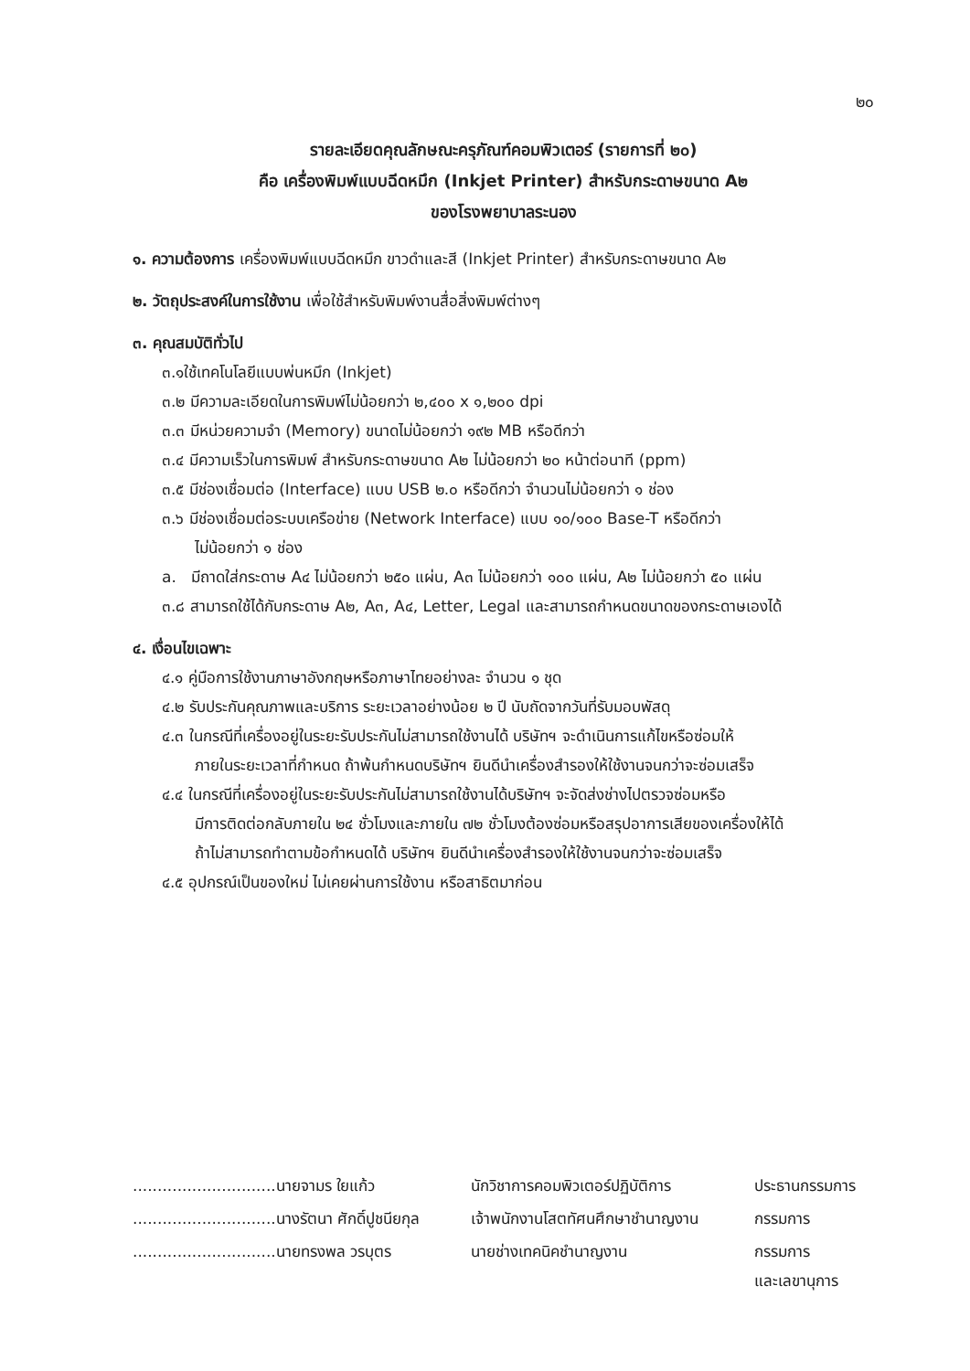๒๐
รายละเอียดคุณลักษณะครุภัณฑ์คอมพิวเตอร์ (รายการที่ ๒๐)
คือ เครื่องพิมพ์แบบฉีดหมึก (Inkjet Printer) สำหรับกระดาษขนาด A๒
ของโรงพยาบาลระนอง
๑. ความต้องการ เครื่องพิมพ์แบบฉีดหมึก ขาวดำและสี (Inkjet Printer) สำหรับกระดาษขนาด A๒
๒. วัตถุประสงค์ในการใช้งาน เพื่อใช้สำหรับพิมพ์งานสื่อสิ่งพิมพ์ต่างๆ
๓. คุณสมบัติทั่วไป
๓.๑ใช้เทคโนโลยีแบบพ่นหมึก (Inkjet)
๓.๒ มีความละเอียดในการพิมพ์ไม่น้อยกว่า ๒,๔๐๐ x ๑,๒๐๐ dpi
๓.๓ มีหน่วยความจำ (Memory) ขนาดไม่น้อยกว่า ๑๙๒ MB หรือดีกว่า
๓.๔ มีความเร็วในการพิมพ์ สำหรับกระดาษขนาด A๒ ไม่น้อยกว่า ๒๐ หน้าต่อนาที (ppm)
๓.๕ มีช่องเชื่อมต่อ (Interface) แบบ USB ๒.๐ หรือดีกว่า จำนวนไม่น้อยกว่า ๑ ช่อง
๓.๖ มีช่องเชื่อมต่อระบบเครือข่าย (Network Interface) แบบ ๑๐/๑๐๐ Base-T หรือดีกว่า
ไม่น้อยกว่า ๑ ช่อง
a. มีถาดใส่กระดาษ A๔ ไม่น้อยกว่า ๒๕๐ แผ่น, A๓ ไม่น้อยกว่า ๑๐๐ แผ่น, A๒ ไม่น้อยกว่า ๕๐ แผ่น
๓.๘ สามารถใช้ได้กับกระดาษ A๒, A๓, A๔, Letter, Legal และสามารถกำหนดขนาดของกระดาษเองได้
๔. เงื่อนไขเฉพาะ
๔.๑ คู่มือการใช้งานภาษาอังกฤษหรือภาษาไทยอย่างละ จำนวน ๑ ชุด
๔.๒ รับประกันคุณภาพและบริการ ระยะเวลาอย่างน้อย ๒ ปี นับถัดจากวันที่รับมอบพัสดุ
๔.๓ ในกรณีที่เครื่องอยู่ในระยะรับประกันไม่สามารถใช้งานได้ บริษัทฯ จะดำเนินการแก้ไขหรือซ่อมให้
ภายในระยะเวลาที่กำหนด ถ้าพ้นกำหนดบริษัทฯ ยินดีนำเครื่องสำรองให้ใช้งานจนกว่าจะซ่อมเสร็จ
๔.๔ ในกรณีที่เครื่องอยู่ในระยะรับประกันไม่สามารถใช้งานได้บริษัทฯ จะจัดส่งช่างไปตรวจซ่อมหรือ
มีการติดต่อกลับภายใน ๒๔ ชั่วโมงและภายใน ๗๒ ชั่วโมงต้องซ่อมหรือสรุปอาการเสียของเครื่องให้ได้
ถ้าไม่สามารถทำตามข้อกำหนดได้ บริษัทฯ ยินดีนำเครื่องสำรองให้ใช้งานจนกว่าจะซ่อมเสร็จ
๔.๕ อุปกรณ์เป็นของใหม่ ไม่เคยผ่านการใช้งาน หรือสาธิตมาก่อน
.............................นายจามร ใยแก้ว
นักวิชาการคอมพิวเตอร์ปฏิบัติการ
ประธานกรรมการ
.............................นางรัตนา ศักดิ์ปูชนียกุล
เจ้าพนักงานโสตทัศนศึกษาชำนาญงาน
กรรมการ
.............................นายทรงพล วรบุตร
นายช่างเทคนิคชำนาญงาน
กรรมการ
และเลขานุการ